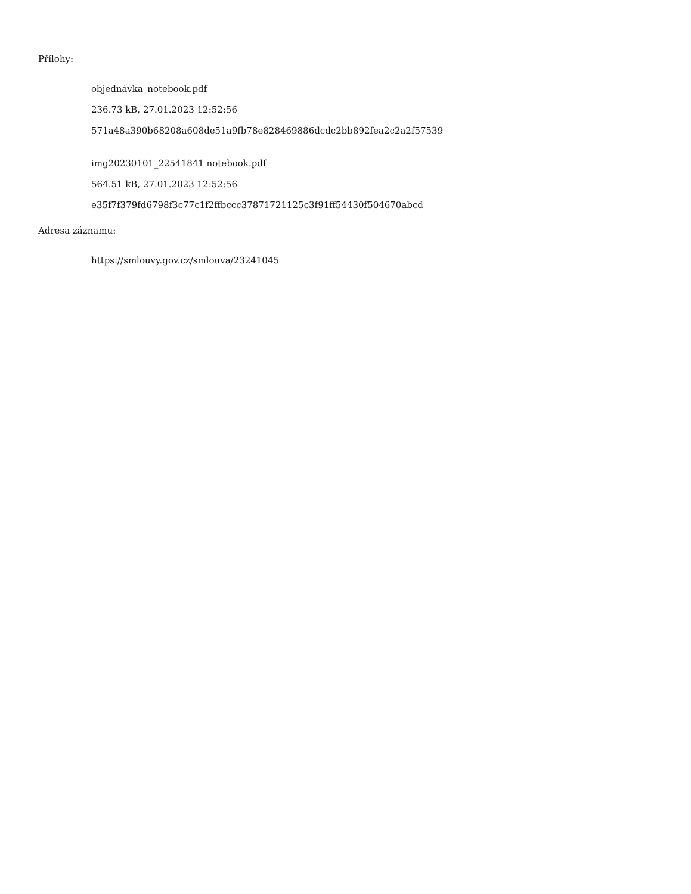Přílohy:
objednávka_notebook.pdf
236.73 kB, 27.01.2023 12:52:56
571a48a390b68208a608de51a9fb78e828469886dcdc2bb892fea2c2a2f57539
img20230101_22541841 notebook.pdf
564.51 kB, 27.01.2023 12:52:56
e35f7f379fd6798f3c77c1f2ffbccc37871721125c3f91ff54430f504670abcd
Adresa záznamu:
https://smlouvy.gov.cz/smlouva/23241045